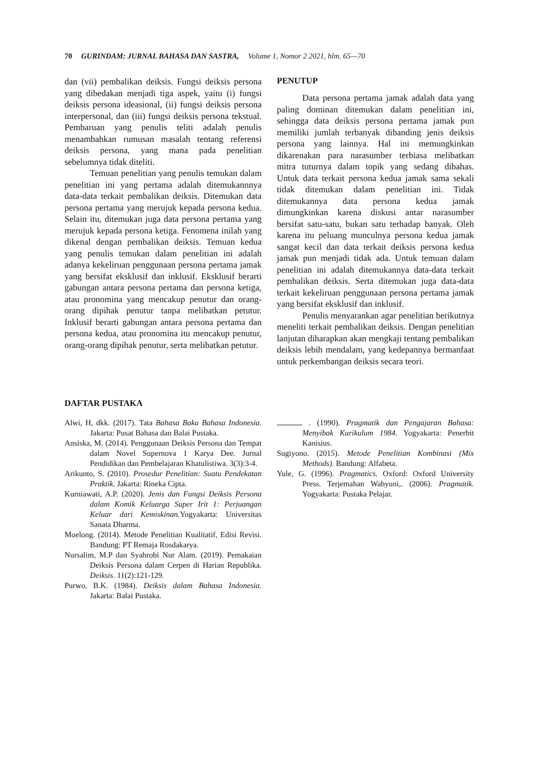70 GURINDAM: JURNAL BAHASA DAN SASTRA, Volume 1, Nomor 2 2021, hlm. 65—70
dan (vii) pembalikan deiksis. Fungsi deiksis persona yang dibedakan menjadi tiga aspek, yaitu (i) fungsi deiksis persona ideasional, (ii) fungsi deiksis persona interpersonal, dan (iii) fungsi deiksis persona tekstual. Pembaruan yang penulis teliti adalah penulis menambahkan rumusan masalah tentang referensi deiksis persona, yang mana pada penelitian sebelumnya tidak diteliti.
Temuan penelitian yang penulis temukan dalam penelitian ini yang pertama adalah ditemukannnya data-data terkait pembalikan deiksis. Ditemukan data persona pertama yang merujuk kepada persona kedua. Selain itu, ditemukan juga data persona pertama yang merujuk kepada persona ketiga. Fenomena inilah yang dikenal dengan pembalikan deiksis. Temuan kedua yang penulis temukan dalam penelitian ini adalah adanya kekeliruan penggunaan persona pertama jamak yang bersifat eksklusif dan inklusif. Eksklusif berarti gabungan antara persona pertama dan persona ketiga, atau pronomina yang mencakup penutur dan orang-orang dipihak penutur tanpa melibatkan petutur. Inklusif berarti gabungan antara persona pertama dan persona kedua, atau pronomina itu mencakup penutur, orang-orang dipihak penutur, serta melibatkan petutur.
PENUTUP
Data persona pertama jamak adalah data yang paling dominan ditemukan dalam penelitian ini, sehingga data deiksis persona pertama jamak pun memiliki jumlah terbanyak dibanding jenis deiksis persona yang lainnya. Hal ini memungkinkan dikarenakan para narasumber terbiasa melibatkan mitra tuturnya dalam topik yang sedang dibahas. Untuk data terkait persona kedua jamak sama sekali tidak ditemukan dalam penelitian ini. Tidak ditemukannya data persona kedua jamak dimungkinkan karena diskusi antar narasumber bersifat satu-satu, bukan satu terhadap banyak. Oleh karena itu peluang munculnya persona kedua jamak sangat kecil dan data terkait deiksis persona kedua jamak pun menjadi tidak ada. Untuk temuan dalam penelitian ini adalah ditemukannya data-data terkait pembalikan deiksis. Serta ditemukan juga data-data terkait kekeliruan penggunaan persona pertama jamak yang bersifat eksklusif dan inklusif.
Penulis menyarankan agar penelitian berikutnya meneliti terkait pembalikan deiksis. Dengan penelitian lanjutan diharapkan akan mengkaji tentang pembalikan deiksis lebih mendalam, yang kedepannya bermanfaat untuk perkembangan deiksis secara teori.
DAFTAR PUSTAKA
Alwi, H, dkk. (2017). Tata Bahasa Baku Bahasa Indonesia. Jakarta: Pusat Bahasa dan Balai Pustaka.
Ansiska, M. (2014). Penggunaan Deiksis Persona dan Tempat dalam Novel Supernova 1 Karya Dee. Jurnal Pendidikan dan Pembelajaran Khatulistiwa. 3(3):3-4.
Arikunto, S. (2010). Prosedur Penelitian: Suatu Pendekatan Praktik. Jakarta: Rineka Cipta.
Kurniawati, A.P. (2020). Jenis dan Fungsi Deiksis Persona dalam Komik Keluarga Super Irit 1: Perjuangan Keluar dari Kemiskinan. Yogyakarta: Universitas Sanata Dharma.
Moelong. (2014). Metode Penelitian Kualitatif, Edisi Revisi. Bandung: PT Remaja Rosdakarya.
Nursalim, M.P dan Syahrobi Nur Alam. (2019). Pemakaian Deiksis Persona dalam Cerpen di Harian Republika. Deiksis. 11(2):121-129.
Purwo, B.K. (1984). Deiksis dalam Bahasa Indonesia. Jakarta: Balai Pustaka.
. (1990). Pragmatik dan Pengajaran Bahasa: Menyibak Kurikulum 1984. Yogyakarta: Penerbit Kanisius.
Sugiyono. (2015). Metode Penelitian Kombinasi (Mix Methods). Bandung: Alfabeta.
Yule, G. (1996). Pragmatics. Oxford: Oxford University Press. Terjemahan Wahyuni,. (2006). Pragmatik. Yogyakarta: Pustaka Pelajar.